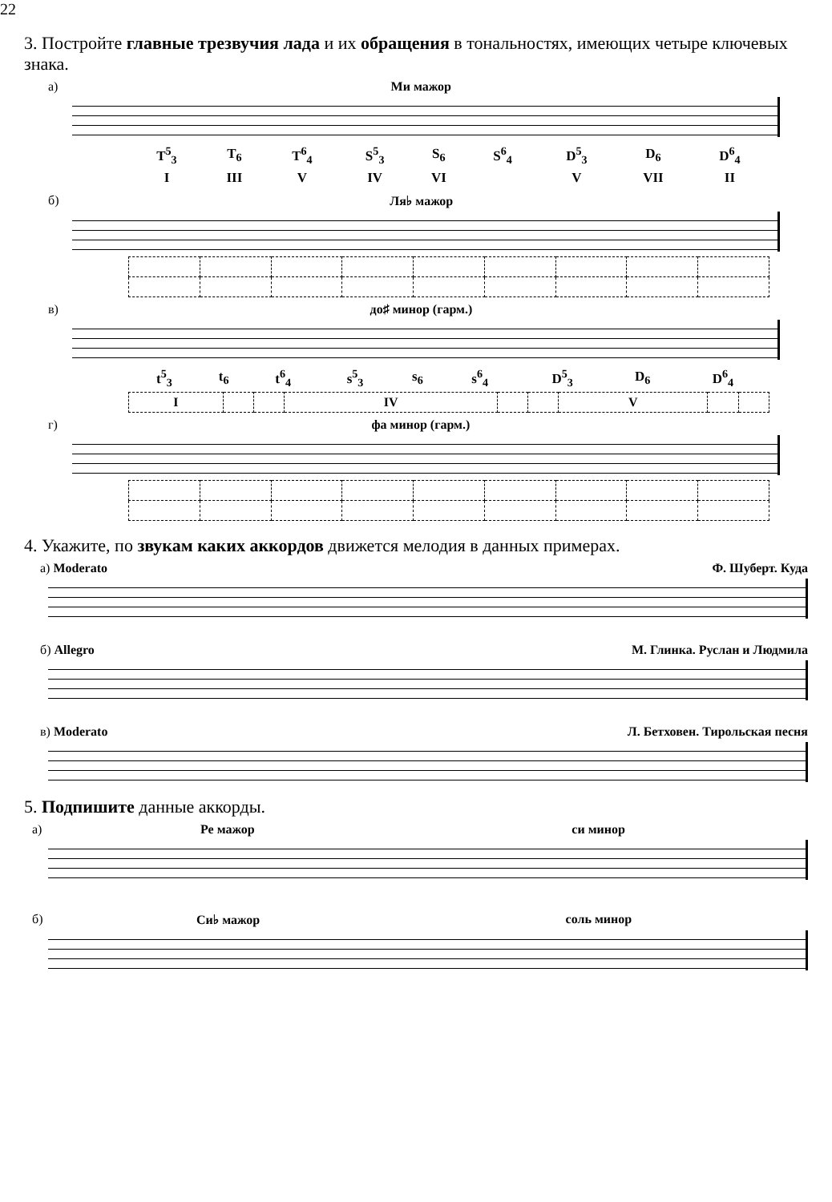22
3. Постройте главные трезвучия лада и их обращения в тональностях, имеющих четыре ключевых знака.
а) Ми мажор
| T<sup>5</sup><sub>3</sub> | T<sub>6</sub> | T<sup>6</sup><sub>4</sub> | S<sup>5</sup><sub>3</sub> | S<sub>6</sub> | S<sup>6</sup><sub>4</sub> | D<sup>5</sup><sub>3</sub> | D<sub>6</sub> | D<sup>6</sup><sub>4</sub> |
| I | III | V | IV | VI | | V | VII | II |
б) Ля♭ мажор
в) до♯ минор (гарм.)
| t<sup>5</sup><sub>3</sub> | t<sub>6</sub> | t<sup>6</sup><sub>4</sub> | s<sup>5</sup><sub>3</sub> | s<sub>6</sub> | s<sup>6</sup><sub>4</sub> | D<sup>5</sup><sub>3</sub> | D<sub>6</sub> | D<sup>6</sup><sub>4</sub> |
| I | | | IV | | | V | | |
г) фа минор (гарм.)
4. Укажите, по звукам каких аккордов движется мелодия в данных примерах.
а) Moderato Ф. Шуберт. Куда
б) Allegro М. Глинка. Руслан и Людмила
в) Moderato Л. Бетховен. Тирольская песня
5. Подпишите данные аккорды.
а) Ре мажор си минор
б) Си♭ мажор соль минор